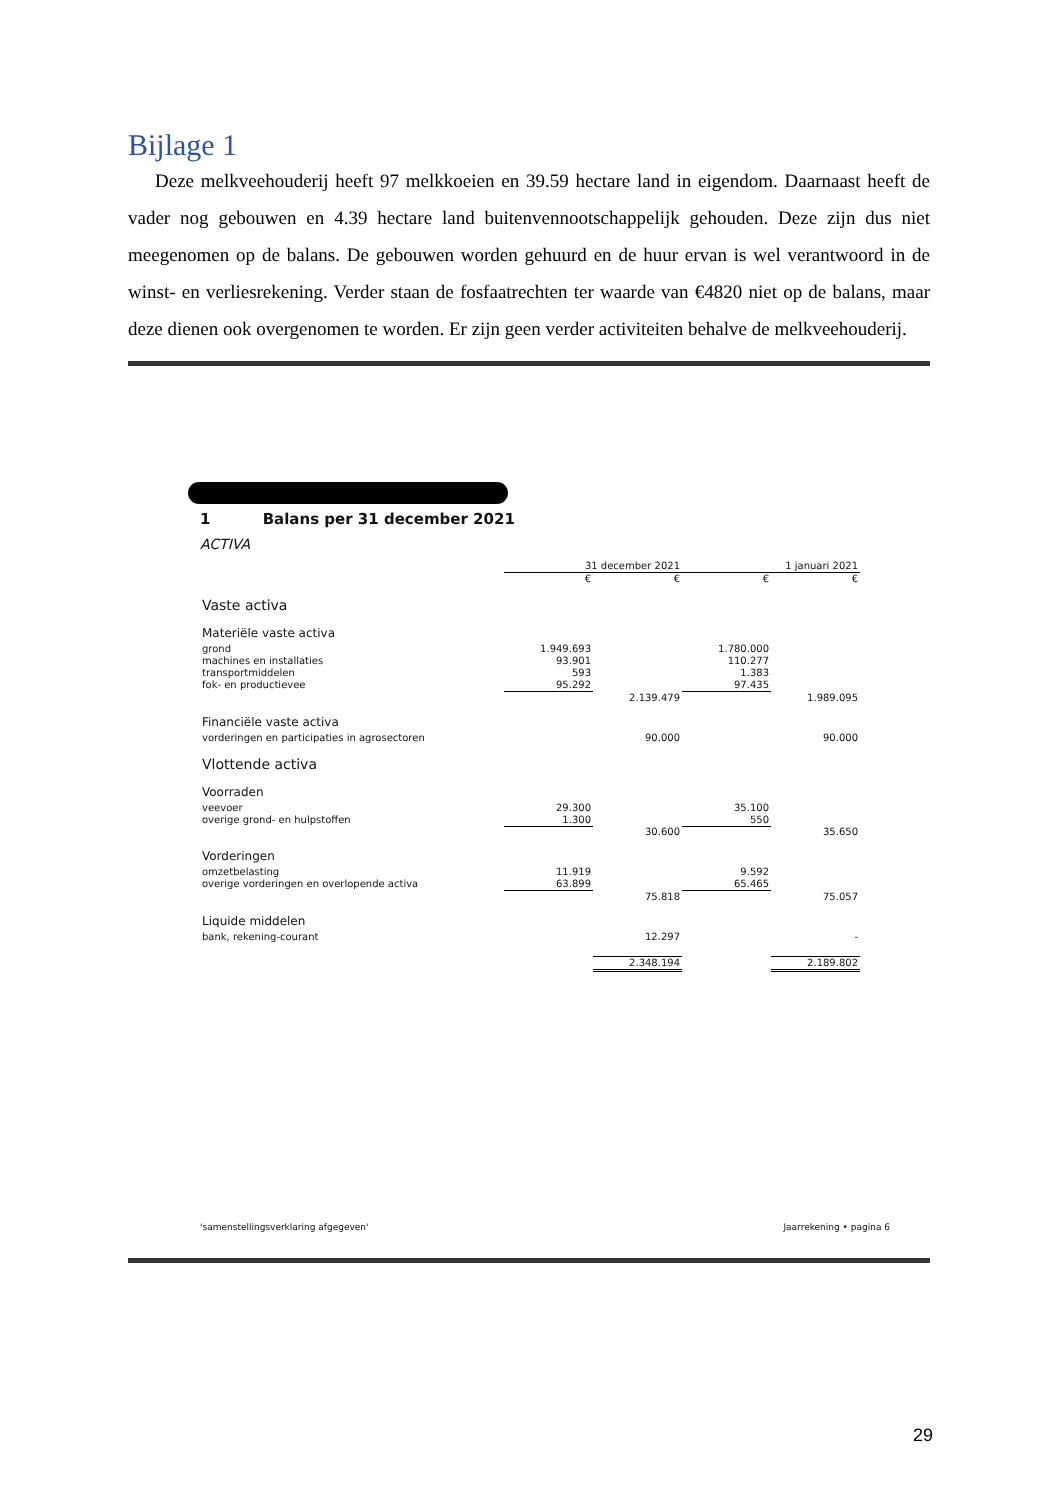Bijlage 1
Deze melkveehouderij heeft 97 melkkoeien en 39.59 hectare land in eigendom. Daarnaast heeft de vader nog gebouwen en 4.39 hectare land buitenvennootschappelijk gehouden. Deze zijn dus niet meegenomen op de balans. De gebouwen worden gehuurd en de huur ervan is wel verantwoord in de winst- en verliesrekening. Verder staan de fosfaatrechten ter waarde van €4820 niet op de balans, maar deze dienen ook overgenomen te worden. Er zijn geen verder activiteiten behalve de melkveehouderij.
1 Balans per 31 december 2021
ACTIVA
| | 31 december 2021 | | 1 januari 2021 | |
| | € | € | € | € |
| Vaste activa | | | | |
| Materiële vaste activa | | | | |
| grond | 1.949.693 | | 1.780.000 | |
| machines en installaties | 93.901 | | 110.277 | |
| transportmiddelen | 593 | | 1.383 | |
| fok- en productievee | 95.292 | | 97.435 | |
| | | 2.139.479 | | 1.989.095 |
| Financiële vaste activa | | | | |
| vorderingen en participaties in agrosectoren | | 90.000 | | 90.000 |
| Vlottende activa | | | | |
| Voorraden | | | | |
| veevoer | 29.300 | | 35.100 | |
| overige grond- en hulpstoffen | 1.300 | | 550 | |
| | | 30.600 | | 35.650 |
| Vorderingen | | | | |
| omzetbelasting | 11.919 | | 9.592 | |
| overige vorderingen en overlopende activa | 63.899 | | 65.465 | |
| | | 75.818 | | 75.057 |
| Liquide middelen | | | | |
| bank, rekening-courant | | 12.297 | | - |
| | | 2.348.194 | | 2.189.802 |
'samenstellingsverklaring afgegeven' Jaarrekening • pagina 6
29